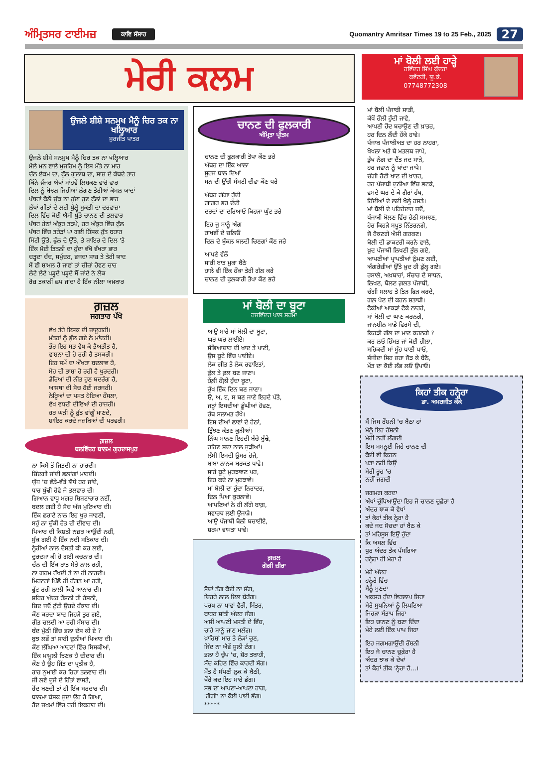ਅੰਮ੍ਰਿਤਸਰ ਟਾਈਮਜ਼
ਕਾਵਿ ਸੰਸਾਰ Quomantry Amritsar Times 19 to 25 Feb., 2025 27
ਮੇਰੀ ਕਲਮ
ਮਾਂ ਬੋਲੀ ਲਈ ਹਾੜ੍ਹੇ
ਰਵਿੰਦਰ ਸਿੰਘ ਕੁੰਦਰਾ
ਕਵੈਂਟਰੀ, ਯੂ.ਕੇ.
07748772308
ਉਜਲੇ ਸ਼ੀਸ਼ੇ ਸਨਮੁਖ ਮੈਨੂੰ ਚਿਰ ਤਕ ਨਾ ਖਲ੍ਹਿਆਰ
ਸੁਰਜੀਤ ਪਾਤਰ
ਉਜਲੇ ਸ਼ੀਸ਼ੇ ਸਨਮੁਖ ਮੈਨੂੰ ਚਿਰ ਤਕ ਨਾ ਖਲ੍ਹਿਆਰ
ਮੈਲੇ ਮਨ ਵਾਲੇ ਮੁਜਰਿਮ ਨੂੰ ਇਸ ਮੌਤੇ ਨਾ ਮਾਰ
ਚੰਨ ਏਕਮ ਦਾ, ਫੁੱਲ ਗੁਲਾਬ ਦਾ, ਸਾਜ਼ ਦੇ ਕੰਬਦੇ ਤਾਰ
ਕਿੰਨੇ ਖ਼ੰਜਰ ਅੱਖਾਂ ਸਾਂਹਵੇਂ ਲਿਸ਼ਕਣ ਵਾਰੋ ਵਾਰ
ਦਿਲ ਨੂੰ ਬੋਝਲ ਜਿਹੀਆਂ ਲੱਗਣ ਤੇਰੀਆਂ ਕੋਮਲ ਯਾਦਾਂ
ਪੱਥਰਾਂ ਕੋਲੋਂ ਚੁੱਕ ਨਾ ਹੁੰਦਾ ਹੁਣ ਫੁੱਲਾਂ ਦਾ ਭਾਰ
ਲੱਖਾਂ ਗੀਤਾਂ ਦੇ ਲਈ ਖੁੱਲ੍ਹੇ ਮੁਕਤੀ ਦਾ ਦਰਵਾਜ਼ਾ
ਦਿਲ ਵਿੱਚ ਕੋਈ ਐਸੀ ਖੁੱਭੇ ਚਾਨਣ ਦੀ ਤਲਵਾਰ
ਪੱਥਰ ਹੇਠਾਂ ਅੰਕੁਰ ਤੜਪੇ, ਹਰ ਅੰਕੁਰ ਵਿੱਚ ਫੁੱਲ
ਪੱਥਰ ਵਿੱਚ ਤਰੇੜਾਂ ਪਾ ਗਈ ਹਿੰਸਕ ਰੁੱਤ ਬਹਾਰ
ਮਿੱਟੀ ਉੱਤੇ, ਫੁੱਲ ਦੇ ਉੱਤੇ, ਤੇ ਸ਼ਾਇਰ ਦੇ ਦਿਲ 'ਤੇ
ਇੱਕ ਮੋਈ ਤਿਤਲੀ ਦਾ ਹੁੰਦਾ ਵੱਖੋ ਵੱਖਰਾ ਭਾਰ
ਚੜ੍ਹਦਾ ਚੰਦ, ਸਮੁੰਦਰ, ਵਜਦਾ ਸਾਜ਼ ਤੇ ਤੇਰੀ ਯਾਦ
ਮੈਂ ਵੀ ਸ਼ਾਮਲ ਹੋ ਜਾਵਾਂ ਤਾਂ ਚੀਜ਼ਾਂ ਹੋਵਣ ਚਾਰ
ਲੇਟੇ ਲੇਟੇ ਪੜ੍ਹਦੇ ਪੜ੍ਹਦੇ ਸੌਂ ਜਾਂਦੇ ਨੇ ਲੋਕ
ਰੋਜ਼ ਤਕਾਲੀਂ ਛਪ ਜਾਂਦਾ ਹੈ ਇੱਕ ਨੀਲਾ ਅਖ਼ਬਾਰ
ਗ਼ਜ਼ਲ
ਜਗਤਾਰ ਪੱਖੋ
ਵੇਖ ਤੇਰੇ ਇਸ਼ਕ ਦੀ ਜਾਦੂਗਰੀ।
ਮੰਤਰਾਂ ਨੂੰ ਭੁੱਲ ਗਏ ਨੇ ਮਾਂਦਰੀ।
ਭੌਰ ਇਹ ਸਭ ਵੇਖ ਕੇ ਭੈਅਭੀਤ ਹੈ,
ਵਾਸ਼ਨਾ ਦੀ ਹੋ ਰਹੀ ਹੈ ਤਸਕਰੀ।
ਇਹ ਸਮੇਂ ਦਾ ਔਖਰਾ ਬਦਲਾਵ ਹੈ,
ਮੋਹ ਦੀ ਭਾਸ਼ਾ ਹੋ ਰਹੀ ਹੈ ਖੁਰਦਰੀ।
ਡੇਰਿਆਂ ਦੀ ਨੀਤ ਹੁਣ ਬਦਰੰਗ ਹੈ,
ਆਸਥਾ ਦੀ ਸੋਚ ਹੋਈ ਜਰਜਰੀ।
ਨੇਰ੍ਹਿਆਂ ਦਾ ਪਸਤ ਹੋਇਆ ਹੌਸਲਾ,
ਵੇਖ ਵਧਦੀ ਦੀਵਿਆਂ ਦੀ ਹਾਜ਼ਰੀ।
ਹਰ ਘੜੀ ਨੂੰ ਰੁੱਤ ਵਾਂਗੂੰ ਮਾਣਦੇ,
ਸ਼ਾਇਰ ਕਰਦੇ ਜਜ਼ਬਿਆਂ ਦੀ ਪਰਵਰੀ।
ਗ਼ਜ਼ਲ
ਬਲਵਿੰਦਰ ਬਾਲਮ ਗੁਰਦਾਸਪੁਰ
ਨਾ ਕਿਸੇ ਤੋਂ ਜਿਤਦੀ ਨਾ ਹਾਰਦੀ।
ਜ਼ਿੰਦਗੀ ਜਾਂਦੀ ਛਲਾਂਗਾਂ ਮਾਰਦੀ।
ਯੁੱਧ 'ਚ ਵੱਡੇ-ਵੱਡੇ ਯੋਧੇ ਹਰ ਜਾਂਦੇ,
ਧਾਰ ਖੁੰਢੀ ਹੋਵੇ ਜੇ ਤਲਵਾਰ ਦੀ।
ਗਿਆਨ ਵਾਧੂ ਮਗਰ ਸ਼ਿਸ਼ਟਾਚਾਰ ਨਈਂ,
ਬਦਲ ਗਈ ਹੈ ਸੋਚ ਅੱਜ ਮੁਟਿਆਰ ਦੀ।
ਇੱਕ ਛਰਾਟੇ ਨਾਲ ਇਹ ਖੁਰ ਜਾਵਣੀ,
ਸਹੁੰ ਨਾ ਚੁੱਕੀਂ ਰੇਤ ਦੀ ਦੀਵਾਰ ਦੀ।
ਪਿਆਰ ਦੀ ਕਿਸ਼ਤੀ ਨਜ਼ਰ ਆਉਂਦੀ ਨਹੀਂ,
ਸੁੱਕ ਗਈ ਹੈ ਇੱਕ ਨਦੀ ਸਤਿਕਾਰ ਦੀ।
ਨ੍ਹੇਰੀਆਂ ਨਾਲ ਦੋਸਤੀ ਕੀ ਕਰ ਲਈ,
ਦੁਰਦਸ਼ਾ ਕੀ ਹੋ ਗਈ ਕਚਨਾਰ ਦੀ।
ਚੰਨ ਦੀ ਇੱਕ ਰਾਤ ਮੇਰੇ ਨਾਲ ਰਹੀ,
ਨਾ ਗਰਮ ਰੱਖਦੀ ਤੇ ਨਾ ਹੀ ਠਾਰਦੀ।
ਮਿਹਨਤਾਂ ਪਿੱਛੋਂ ਹੀ ਰੰਗਤ ਆ ਰਹੀ,
ਫੁੱਟ ਰਹੀ ਲਾਲੀ ਕਿਵੇਂ ਆਨਾਰ ਦੀ।
ਸ਼ਹਿਰ ਅੰਦਰ ਰੌਸ਼ਨੀ ਹੀ ਰੌਸ਼ਨੀ,
ਜ਼ਿਦ ਜਦੋਂ ਟੁੱਟੀ ਉਹਦੇ ਹੰਕਾਰ ਦੀ।
ਕੌਣ ਕਰਦਾ ਯਾਦ ਜਿਹੜੇ ਤੁਰ ਗਏ,
ਰੀਤ ਚਲਦੀ ਆ ਰਹੀ ਸੰਸਾਰ ਦੀ।
ਬੰਦ ਮੁੱਠੀ ਵਿੱਚ ਭਲਾ ਦੱਸ ਕੀ ਏ ?
ਬੁਝ ਲਵੇਂ ਤਾਂ ਸਾਰੀ ਦੁਨੀਆਂ ਪਿਆਰ ਦੀ।
ਕੌਣ ਲੰਘਿਆ ਆਹਟਾਂ ਵਿੱਚ ਸਿਸਕੀਆਂ,
ਇੱਕ ਮਾਮੂਲੀ ਝਿਣਕ ਹੈ ਦੀਦਾਰ ਦੀ।
ਕੌਣ ਹੈ ਉਹ ਜਿੱਤ ਦਾ ਪ੍ਰਤੀਕ ਹੈ,
ਰਾਹ ਨੁਮਾਈ ਕਰ ਰਿਹਾ ਤਲਵਾਰ ਦੀ।
ਜੀ ਲਵੇ ਦੂਜੇ ਦੇ ਹਿੱਤਾਂ ਵਾਸਤੇ,
ਹੋਂਦ ਬਣਦੀ ਤਾਂ ਹੀ ਇੱਕ ਸਰਦਾਰ ਦੀ।
ਬਾਲਮਾ ਬੇਸ਼ਕ ਜੁਦਾ ਉਹ ਹੋ ਗਿਆ,
ਹੋਂਦ ਜ਼ਖ਼ਮਾਂ ਵਿੱਚ ਰਹੀ ਇਕਰਾਰ ਦੀ।
ਚਾਨਣ ਦੀ ਫੁਲਕਾਰੀ
ਅੰਮ੍ਰਿਤਾ ਪ੍ਰੀਤਮ
ਚਾਨਣ ਦੀ ਫੁਲਕਾਰੀ ਤੋਪਾ ਕੌਣ ਭਰੇ
ਅੰਬਰ ਦਾ ਇੱਕ ਆਲਾ
ਸੂਰਜ ਬਾਲ ਦਿਆਂ
ਮਨ ਦੀ ਉੱਚੀ ਮੰਮਟੀ ਦੀਵਾ ਕੌਣ ਧਰੇ
ਅੰਬਰ ਗੰਗਾ ਹੁੰਦੀ
ਗਾਗਰ ਭਰ ਦੇਂਦੀ
ਦਰਦਾਂ ਦਾ ਦਰਿਆਓ ਕਿਹੜਾ ਘੁੱਟ ਭਰੇ
ਇਹ ਜੁ ਸਾਨੂੰ ਅੱਗ
ਰਾਖਵੀਂ ਦੇ ਚਲਿਓਂ
ਦਿਲ ਦੇ ਬੁੱਕਲ ਬਲਦੀ ਚਿਣਗਾਂ ਕੌਣ ਜਰੇ
ਆਪਣੇ ਵੱਲੋਂ
ਸਾਰੀ ਬਾਤ ਮੁਕਾ ਬੈਠੇ
ਹਾਲੇ ਵੀ ਇੱਕ ਹੌਕਾ ਤੇਰੀ ਗੱਲ ਕਰੇ
ਚਾਨਣ ਦੀ ਫੁਲਕਾਰੀ ਤੋਪਾ ਕੌਣ ਭਰੇ
ਮਾਂ ਬੋਲੀ ਦਾ ਬੂਟਾ
ਰਜਵਿੰਦਰ ਪਾਲ ਸ਼ਰਮਾ
ਆਉ ਸਾਰੇ ਮਾਂ ਬੋਲੀ ਦਾ ਬੂਟਾ,
ਘਰ ਘਰ ਲਾਈਏ।
ਸੱਭਿਆਚਾਰ ਦੀ ਖ਼ਾਦ ਤੇ ਪਾਣੀ,
ਉਸ ਬੂਟੇ ਵਿੱਚ ਪਾਈਏ।
ਲੋਕ ਗੀਤ ਤੇ ਲੋਕ ਰਵਾਇਤਾਂ,
ਫੁੱਲ ਤੇ ਫ਼ਲ ਬਣ ਜਾਣਾ।
ਹੌਲ਼ੀ ਹੌਲ਼ੀ ਹੁੰਦਾ ਬੂਟਾ,
ਰੁੱਖ ਇੱਕ ਦਿਨ ਬਣ ਜਾਣਾ।
ੳ, ਅ, ੲ, ਸ ਬਣ ਜਾਣੇ ਇਹਦੇ ਪੱਤੇ,
ਜੜ੍ਹਾਂ ਇਸਦੀਆਂ ਡੂੰਘੀਆਂ ਹੋਵਣ,
ਰੱਬ ਸਲਾਮਤ ਰੱਖੇ।
ਇਸ ਦੀਆਂ ਛਾਵਾਂ ਦੇ ਹੇਠਾਂ,
ਤ੍ਰਿੰਝਣ ਕੱਤਣ ਕੁੜੀਆਂ।
ਨਿੱਘ ਮਾਨਣ ਇਹਦੀ ਬੱਚੇ ਬੁੱਢੇ,
ਰਹਿਣ ਸਦਾ ਨਾਲ ਜੁੜੀਆਂ।
ਲੰਮੀ ਇਸਦੀ ਉਮਰ ਹੋਜੇ,
ਬਾਬਾ ਨਾਨਕ ਬਰਕਤ ਪਾਵੇ।
ਸਾਰੇ ਬੂਟੇ ਮੁਰਝਾਵਣ ਪਰ,
ਇਹ ਕਦੇ ਨਾ ਮੁਰਝਾਵੇ।
ਮਾਂ ਬੋਲੀ ਦਾ ਹੁੰਦਾ ਨਿਰਾਦਰ,
ਦਿਲ ਪਿਆ ਕੁਰਲਾਵੇ।
ਆਪਣਿਆਂ ਨੇ ਹੀ ਲੱਗੇ ਬਾਗ਼,
ਸਵਾਰਥ ਲਈ ਉਜਾੜੇ।
ਆਉ ਪੰਜਾਬੀ ਬੋਲੀ ਬਚਾਈਏ,
ਸ਼ਰਮਾ ਵਾਸਤਾ ਪਾਵੇ।
ਗ਼ਜ਼ਲ
ਗੋਗੀ ਜ਼ੀਰਾ
ਸੋਚਾਂ ਤੰਗ ਕੋਈ ਨਾ ਸੰਗ,
ਚਿਹਰੇ ਲਾਲ ਦਿਲ ਬੇਰੰਗ।
ਪਰਖ ਨਾ ਪਾਵਾਂ ਵੈਰੀ, ਮਿੱਤਰ,
ਬਾਹਰ ਸ਼ਾਂਤੀ ਅੰਦਰ ਜੰਗ।
ਅਸੀਂ ਆਪਣੀ ਮਸਤੀ ਦੇ ਵਿੱਚ,
ਚਾਹੇ ਸਾਨੂੰ ਜਾਣ ਮਲੰਗ।
ਖ਼ਾਹਿਸ਼ਾਂ ਮਾਰ ਤੇ ਲੋੜਾਂ ਚੁਣ,
ਜਿੰਦ ਨਾ ਐਵੇਂ ਸੂਲੀ ਟੰਗ।
ਭਲਾ ਹੈ ਚੁੱਪ 'ਚ, ਸ਼ੋਰ ਤਬਾਹੀ,
ਸੱਚ ਕਹਿਣ ਵਿੱਚ ਕਾਹਦੀ ਸੰਗ।
ਮੌਤ ਹੈ ਸੱਪਣੀ ਲੁਕ ਕੇ ਬੈਠੀ,
ਖੌਰੇ ਕਦ ਇਹ ਮਾਰੇ ਡੰਗ।
ਸਭ ਦਾ ਆਪਣਾ-ਆਪਣਾ ਰਾਗ,
'ਗੋਗੀ' ਨਾ ਕੋਈ ਪਾਈਂ ਭੰਗ।
*****
ਮਾਂ ਬੋਲੀ ਪੰਜਾਬੀ ਸਾਡੀ,
ਕੱਖੋਂ ਹੌਲੀ ਹੁੰਦੀ ਜਾਵੇ,
ਆਪਣੀ ਹੋਂਦ ਬਚਾਉਣ ਦੀ ਖ਼ਾਤਰ,
ਹਰ ਦਿਨ ਲੈਂਦੀ ਹੌਕੇ ਹਾਵੇ।
ਪੰਜਾਬ ਪੰਜਾਬੀਅਤ ਦਾ ਹਰ ਨਾਹਰਾ,
ਖੋਖਲਾ ਅਤੇ ਬੇ ਮਤਲਬ ਜਾਪੇ,
ਭੁੱਖ ਨੰਗ ਦਾ ਦੈਂਤ ਜਦ ਸਾੜੇ,
ਹਰ ਜਵਾਨ ਨੂੰ ਖਾਂਦਾ ਜਾਪੇ।
ਚੰਗੀ ਰੋਟੀ ਖਾਣ ਦੀ ਖ਼ਾਤਰ,
ਹਰ ਪੰਜਾਬੀ ਦੁਨੀਆ ਵਿੱਚ ਭਟਕੇ,
ਵਸਦੇ ਘਰ ਦੇ ਕੇ ਗੈਰਾਂ ਹੱਥ,
ਹਿੰਦੀਆਂ ਦੇ ਲਈ ਖੋਲ੍ਹੇ ਰਸਤੇ।
ਮਾਂ ਬੋਲੀ ਦੇ ਪਹਿਰੇਦਾਰ ਜਦੋਂ,
ਪੰਜਾਬੀ ਬੋਲਣ ਵਿੱਚ ਹੇਠੀ ਸਮਝਣ,
ਹੋਰ ਕਿਹੜੇ ਸਪੂਤ ਨਿੱਤਰਨਗੇ,
ਜੋ ਰੋਕਣਗੇ ਐਸੀ ਗਰਕਣ।
ਬੋਲੀ ਦੀ ਡਾਕਟਰੀ ਕਰਨੇ ਵਾਲੇ,
ਖ਼ੁਦ ਪੰਜਾਬੀ ਲਿਖਣੀ ਭੁੱਲ ਗਏ,
ਆਪਣੀਆਂ ਪ੍ਰਾਪਤੀਆਂ ਠੁੰਮਣ ਲਈ,
ਅੰਗਰੇਜ਼ੀਆਂ ਉੱਤੇ ਖ਼ੁਦ ਹੀ ਡੁੱਲ੍ਹ ਗਏ।
ਰਸਾਲੇ, ਅਖ਼ਬਾਰਾਂ, ਸੰਚਾਰ ਦੇ ਸਾਧਨ,
ਲਿਖਣ, ਬੋਲਣ ਗ਼ਲਤ ਪੰਜਾਬੀ,
ਚੰਗੀ ਸਲਾਹ ਤੇ ਤਿੜ ਫਿੜ ਕਰਦੇ,
ਗਲ਼ ਪੈਣ ਦੀ ਕਰਨ ਸ਼ਤਾਬੀ।
ਫੋਕੀਆਂ ਆਕੜਾਂ ਫੋਕੇ ਨਾਹਰੇ,
ਮਾਂ ਬੋਲੀ ਦਾ ਘਾਣ ਕਰਨਗੇ,
ਜਾਨਸ਼ੀਨ ਸਾਡੇ ਵਿਰਸੇ ਦੀ,
ਕਿਹੜੀ ਗੱਲ ਦਾ ਮਾਣ ਕਰਨਗੇ ?
ਕਰ ਲਓ ਹਿੰਮਤ ਜਾਂ ਕੋਈ ਹੀਲਾ,
ਸਹਿਕਦੀ ਮਾਂ ਮੂੰਹ ਪਾਣੀ ਪਾਓ,
ਸੰਜੀਦਾ ਸਿਰ ਜ਼ਰਾ ਜੋੜ ਕੇ ਬੈਠੋ,
ਮੌਤ ਦਾ ਕੋਈ ਲੱਭ ਲਓ ਉਪਾਓ।
ਕਿਹਾਂ ਤੀਕ ਹਨ੍ਹੇਰਾ
ਡਾ. ਅਮਰਜੀਤ ਕੌਂਕੇ
ਮੈਂ ਜਿਸ ਰੌਸ਼ਨੀ 'ਚ ਬੈਠਾ ਹਾਂ
ਮੈਨੂੰ ਇਹ ਰੌਸ਼ਨੀ
ਮੇਰੀ ਨਹੀਂ ਲੱਗਦੀ
ਇਸ ਮਸਨੂਈ ਜਿਹੇ ਚਾਨਣ ਦੀ
ਕੋਈ ਵੀ ਕਿਰਨ
ਪਤਾ ਨਹੀਂ ਕਿਉਂ
ਮੇਰੀ ਰੂਹ 'ਚ
ਨਹੀਂ ਜਗਦੀ
ਜਗਮਗ ਕਰਦਾ
ਅੱਖਾਂ ਚੁੰਧਿਆਉਂਦਾ ਇਹ ਜੋ ਚਾਨਣ ਚੁਫ਼ੇਰਾ ਹੈ
ਅੰਦਰ ਝਾਕ ਕੇ ਵੇਖਾਂ
ਤਾਂ ਕੋਹਾਂ ਤੀਕ ਨ੍ਹੇਰਾ ਹੈ
ਕਦੇ ਜਦ ਸੋਚਦਾ ਹਾਂ ਬੈਠ ਕੇ
ਤਾਂ ਮਹਿਸੂਸ ਇਉਂ ਹੁੰਦਾ
ਕਿ ਅਸਲ ਵਿੱਚ
ਧੁਰ ਅੰਦਰ ਤੱਕ ਪੱਸਰਿਆ
ਹਨ੍ਹੇਰਾ ਹੀ ਮੇਰਾ ਹੈ
ਮੇਰੇ ਅੰਦਰ
ਹਨ੍ਹੇਰੇ ਵਿੱਚ
ਮੈਨੂੰ ਸੁਣਦਾ
ਅਕਸਰ ਹੁੰਦਾ ਵਿਰਲਾਪ ਜਿਹਾ
ਮੇਰੇ ਸੁਪਨਿਆਂ ਨੂੰ ਲਿਪਟਿਆ
ਜਿਹੜਾ ਸੰਤਾਪ ਜਿਹਾ
ਇਹ ਚਾਨਣ ਨੂੰ ਬਣਾ ਦਿੰਦਾ
ਮੇਰੇ ਲਈ ਇੱਕ ਪਾਪ ਜਿਹਾ
ਇਹ ਜਗਮਗਾਉਂਦੀ ਰੌਸ਼ਨੀ
ਇਹ ਜੋ ਚਾਨਣ ਚੁਫ਼ੇਰਾ ਹੈ
ਅੰਦਰ ਝਾਕ ਕੇ ਦੇਖਾਂ
ਤਾਂ ਕੋਹਾਂ ਤੀਕ 'ਨ੍ਹੇਰਾ ਹੈ...।